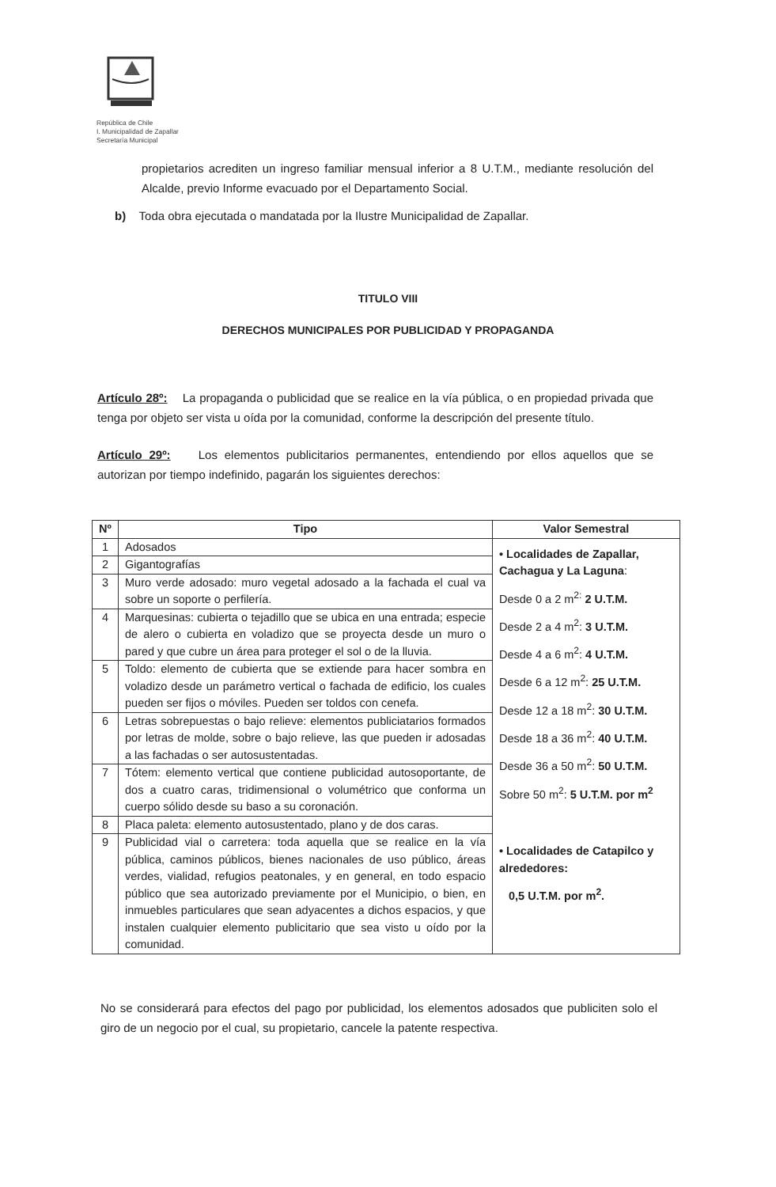República de Chile
I. Municipalidad de Zapallar
Secretaría Municipal
propietarios acrediten un ingreso familiar mensual inferior a 8 U.T.M., mediante resolución del Alcalde, previo Informe evacuado por el Departamento Social.
b) Toda obra ejecutada o mandatada por la Ilustre Municipalidad de Zapallar.
TITULO VIII
DERECHOS MUNICIPALES POR PUBLICIDAD Y PROPAGANDA
Artículo 28º: La propaganda o publicidad que se realice en la vía pública, o en propiedad privada que tenga por objeto ser vista u oída por la comunidad, conforme la descripción del presente título.
Artículo 29º: Los elementos publicitarios permanentes, entendiendo por ellos aquellos que se autorizan por tiempo indefinido, pagarán los siguientes derechos:
| Nº | Tipo | Valor Semestral |
| --- | --- | --- |
| 1 | Adosados | • Localidades de Zapallar, Cachagua y La Laguna : Desde 0 a 2 m<sup>2:</sup> 2 U.T.M. Desde 2 a 4 m<sup>2</sup>: 3 U.T.M. Desde 4 a 6 m<sup>2</sup>: 4 U.T.M. Desde 6 a 12 m<sup>2</sup>: 25 U.T.M. Desde 12 a 18 m<sup>2</sup>: 30 U.T.M. Desde 18 a 36 m<sup>2</sup>: 40 U.T.M. Desde 36 a 50 m<sup>2</sup>: 50 U.T.M. Sobre 50 m<sup>2</sup>: 5 U.T.M. por m<sup>2</sup> • Localidades de Catapilco y alrededores: 0,5 U.T.M. por m<sup>2</sup>. |
| 2 | Gigantografías | |
| 3 | Muro verde adosado: muro vegetal adosado a la fachada el cual va sobre un soporte o perfilería. | |
| 4 | Marquesinas: cubierta o tejadillo que se ubica en una entrada; especie de alero o cubierta en voladizo que se proyecta desde un muro o pared y que cubre un área para proteger el sol o de la lluvia. | |
| 5 | Toldo: elemento de cubierta que se extiende para hacer sombra en voladizo desde un parámetro vertical o fachada de edificio, los cuales pueden ser fijos o móviles. Pueden ser toldos con cenefa. | |
| 6 | Letras sobrepuestas o bajo relieve: elementos publiciatarios formados por letras de molde, sobre o bajo relieve, las que pueden ir adosadas a las fachadas o ser autosustentadas. | |
| 7 | Tótem: elemento vertical que contiene publicidad autosoportante, de dos a cuatro caras, tridimensional o volumétrico que conforma un cuerpo sólido desde su baso a su coronación. | |
| 8 | Placa paleta: elemento autosustentado, plano y de dos caras. | |
| 9 | Publicidad vial o carretera: toda aquella que se realice en la vía pública, caminos públicos, bienes nacionales de uso público, áreas verdes, vialidad, refugios peatonales, y en general, en todo espacio público que sea autorizado previamente por el Municipio, o bien, en inmuebles particulares que sean adyacentes a dichos espacios, y que instalen cualquier elemento publicitario que sea visto u oído por la comunidad. | |
No se considerará para efectos del pago por publicidad, los elementos adosados que publiciten solo el giro de un negocio por el cual, su propietario, cancele la patente respectiva.